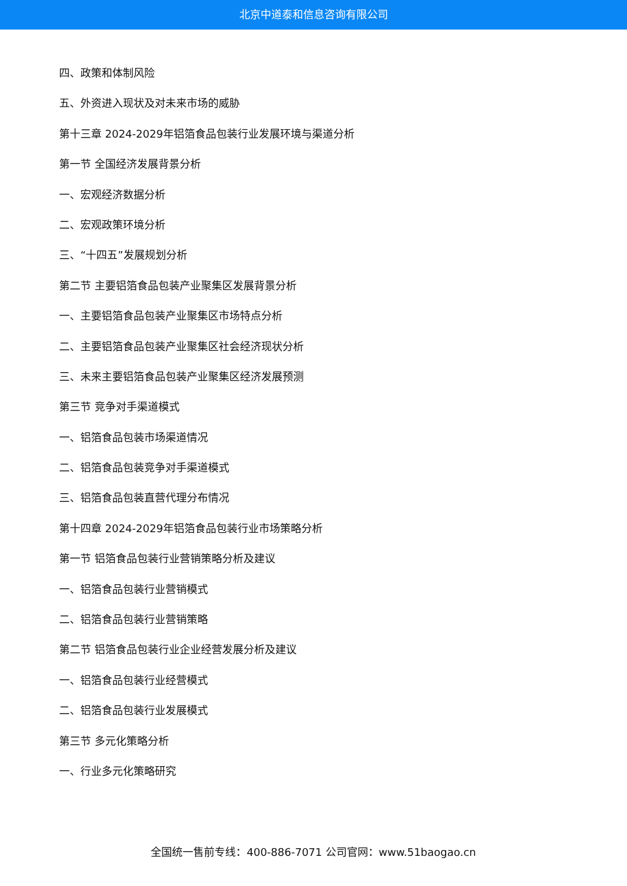北京中道泰和信息咨询有限公司
四、政策和体制风险
五、外资进入现状及对未来市场的威胁
第十三章 2024-2029年铝箔食品包装行业发展环境与渠道分析
第一节 全国经济发展背景分析
一、宏观经济数据分析
二、宏观政策环境分析
三、“十四五”发展规划分析
第二节 主要铝箔食品包装产业聚集区发展背景分析
一、主要铝箔食品包装产业聚集区市场特点分析
二、主要铝箔食品包装产业聚集区社会经济现状分析
三、未来主要铝箔食品包装产业聚集区经济发展预测
第三节 竞争对手渠道模式
一、铝箔食品包装市场渠道情况
二、铝箔食品包装竞争对手渠道模式
三、铝箔食品包装直营代理分布情况
第十四章 2024-2029年铝箔食品包装行业市场策略分析
第一节 铝箔食品包装行业营销策略分析及建议
一、铝箔食品包装行业营销模式
二、铝箔食品包装行业营销策略
第二节 铝箔食品包装行业企业经营发展分析及建议
一、铝箔食品包装行业经营模式
二、铝箔食品包装行业发展模式
第三节 多元化策略分析
一、行业多元化策略研究
全国统一售前专线：400-886-7071 公司官网：www.51baogao.cn